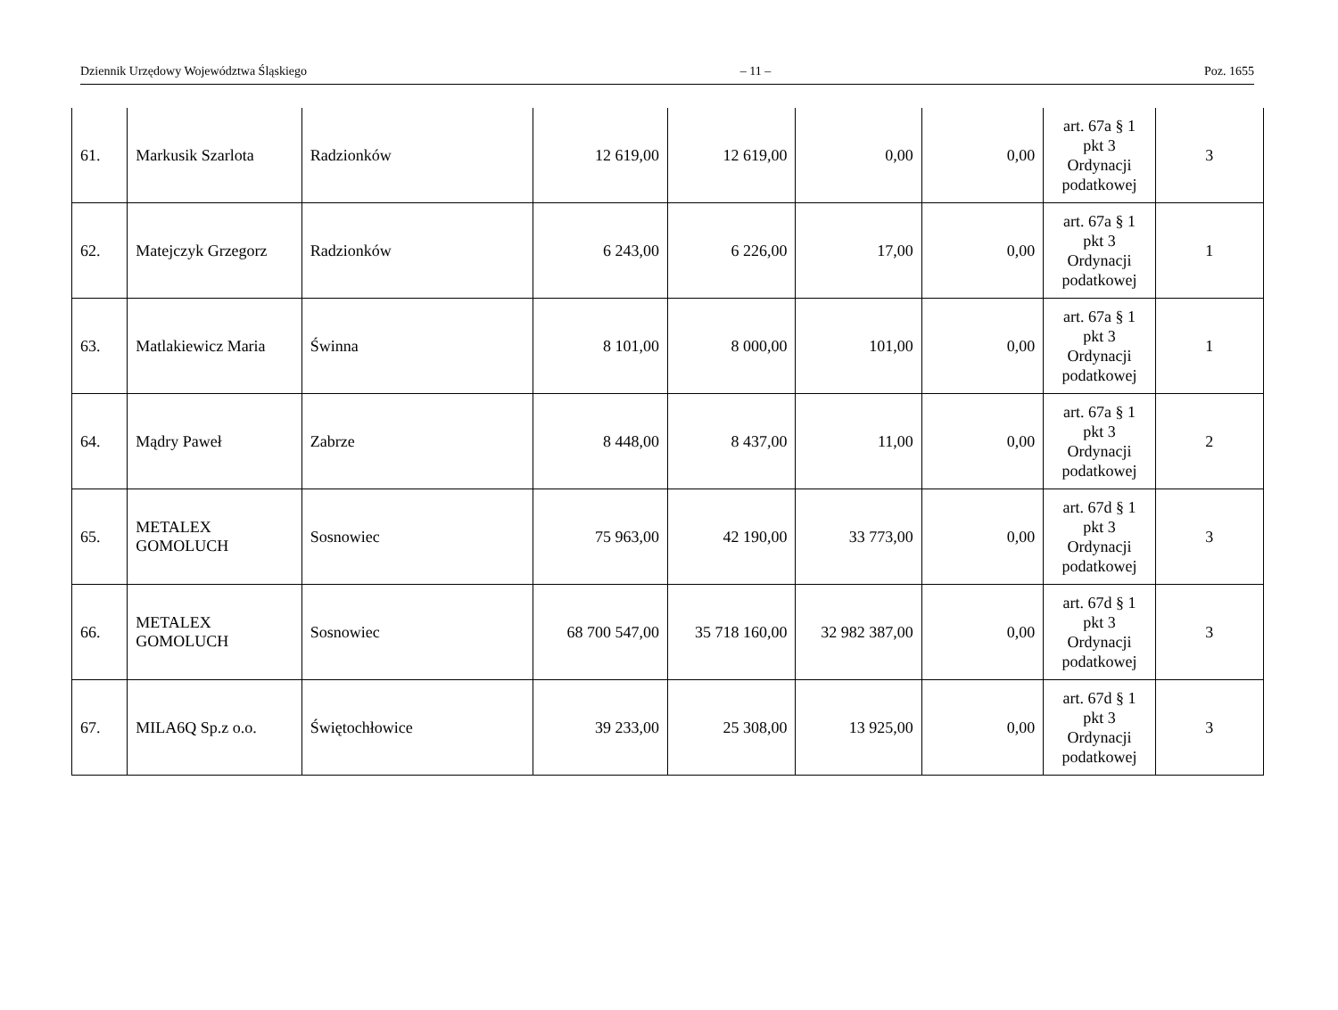Dziennik Urzędowy Województwa Śląskiego – 11 – Poz. 1655
| 61. | Markusik Szarlota | Radzionków | 12 619,00 | 12 619,00 | 0,00 | 0,00 | art. 67a § 1 pkt 3 Ordynacji podatkowej | 3 |
| 62. | Matejczyk Grzegorz | Radzionków | 6 243,00 | 6 226,00 | 17,00 | 0,00 | art. 67a § 1 pkt 3 Ordynacji podatkowej | 1 |
| 63. | Matlakiewicz Maria | Świnna | 8 101,00 | 8 000,00 | 101,00 | 0,00 | art. 67a § 1 pkt 3 Ordynacji podatkowej | 1 |
| 64. | Mądry Paweł | Zabrze | 8 448,00 | 8 437,00 | 11,00 | 0,00 | art. 67a § 1 pkt 3 Ordynacji podatkowej | 2 |
| 65. | METALEX GOMOLUCH | Sosnowiec | 75 963,00 | 42 190,00 | 33 773,00 | 0,00 | art. 67d § 1 pkt 3 Ordynacji podatkowej | 3 |
| 66. | METALEX GOMOLUCH | Sosnowiec | 68 700 547,00 | 35 718 160,00 | 32 982 387,00 | 0,00 | art. 67d § 1 pkt 3 Ordynacji podatkowej | 3 |
| 67. | MILA6Q Sp.z o.o. | Świętochłowice | 39 233,00 | 25 308,00 | 13 925,00 | 0,00 | art. 67d § 1 pkt 3 Ordynacji podatkowej | 3 |